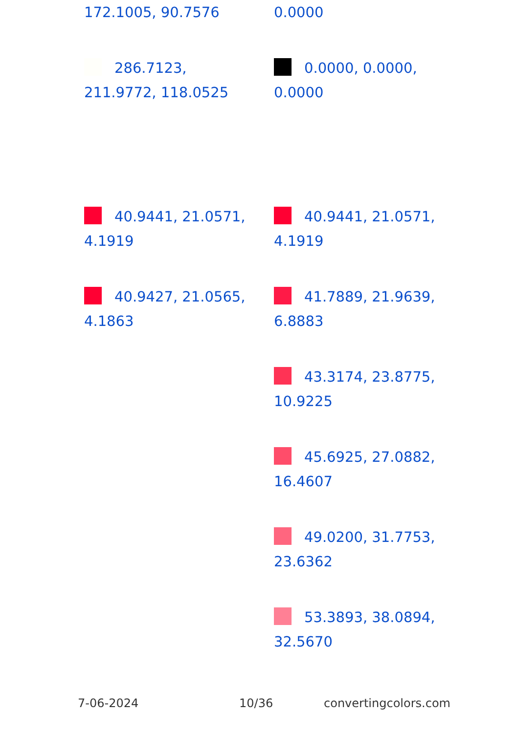172.1005, 90.7576 0.0000
286.7123, 211.9772, 118.0525
0.0000, 0.0000, 0.0000
40.9441, 21.0571, 4.1919
40.9441, 21.0571, 4.1919
40.9427, 21.0565, 4.1863
41.7889, 21.9639, 6.8883
43.3174, 23.8775, 10.9225
45.6925, 27.0882, 16.4607
49.0200, 31.7753, 23.6362
53.3893, 38.0894, 32.5670
7-06-2024 10/36 convertingcolors.com